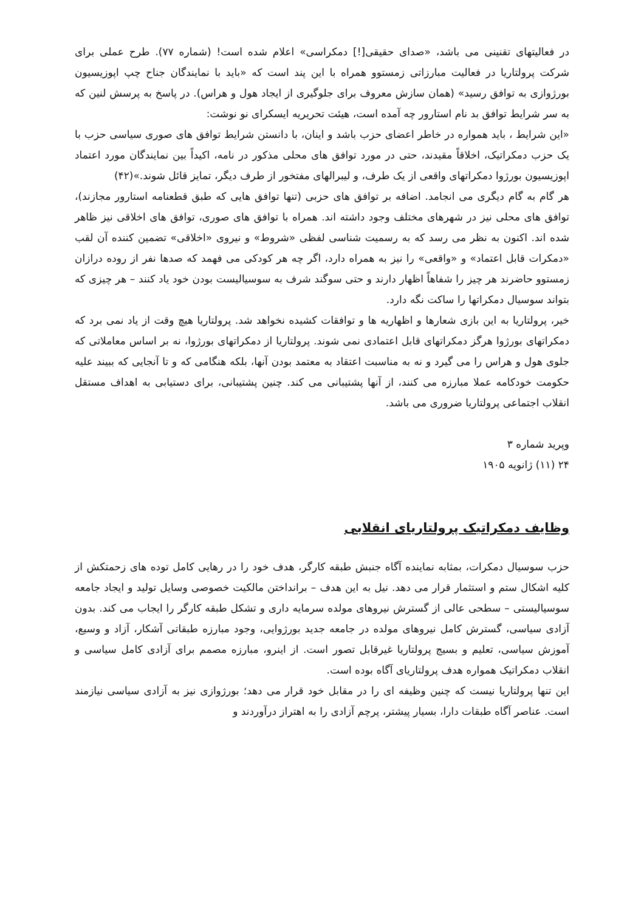در فعالیتهای تقنینی می باشد، «صدای حقیقی[!] دمکراسی» اعلام شده است! (شماره ۷۷). طرح عملی برای شرکت پرولتاریا در فعالیت مبارزاتی زمستوو همراه با این پند است که «باید با نمایندگان جناح چپ اپوزیسیون بورژوازی به توافق رسید» (همان سازش معروف برای جلوگیری از ایجاد هول و هراس). در پاسخ به پرسش لنین که به سر شرایط توافق بد نام استارور چه آمده است، هیئت تحریریه ایسکرای نو نوشت:
«این شرایط ، باید همواره در خاطر اعضای حزب باشد و اینان، با دانستن شرایط توافق های صوری سیاسی حزب با یک حزب دمکراتیک، اخلاقاً مقیدند، حتی در مورد توافق های محلی مذکور در نامه، اکیداً بین نمایندگان مورد اعتماد اپوزیسیون بورژوا دمکراتهای واقعی از یک طرف، و لیبرالهای مفتخور از طرف دیگر، تمایز قائل شوند.»(۴۲)
هر گام به گام دیگری می انجامد. اضافه بر توافق های حزبی (تنها توافق هایی که طبق قطعنامه استارور مجازند)، توافق های محلی نیز در شهرهای مختلف وجود داشته اند. همراه با توافق های صوری، توافق های اخلاقی نیز ظاهر شده اند. اکنون به نظر می رسد که به رسمیت شناسی لفظی «شروط» و نیروی «اخلاقی» تضمین کننده آن لقب «دمکرات قابل اعتماد» و «واقعی» را نیز به همراه دارد، اگر چه هر کودکی می فهمد که صدها نفر از روده درازان زمستوو حاضرند هر چیز را شفاهاً اظهار دارند و حتی سوگند شرف به سوسیالیست بودن خود یاد کنند – هر چیزی که بتواند سوسیال دمکراتها را ساکت نگه دارد.
خیر، پرولتاریا به این بازی شعارها و اظهاریه ها و توافقات کشیده نخواهد شد. پرولتاریا هیچ وقت از یاد نمی برد که دمکراتهای بورژوا هرگز دمکراتهای قابل اعتمادی نمی شوند. پرولتاریا از دمکراتهای بورژوا، نه بر اساس معاملاتی که جلوی هول و هراس را می گیرد و نه به مناسبت اعتقاد به معتمد بودن آنها، بلکه هنگامی که و تا آنجایی که ببیند علیه حکومت خودکامه عملا مبارزه می کنند، از آنها پشتیبانی می کند. چنین پشتیبانی، برای دستیابی به اهداف مستقل انقلاب اجتماعی پرولتاریا ضروری می باشد.
وپرید شماره ۳
۲۴ (۱۱) ژانویه ۱۹۰۵
وظایف دمکراتیک پرولتاریای انقلابی
حزب سوسیال دمکرات، بمثابه نماینده آگاه جنبش طبقه کارگر، هدف خود را در رهایی کامل توده های زحمتکش از کلیه اشکال ستم و استثمار قرار می دهد. نیل به این هدف – برانداختن مالکیت خصوصی وسایل تولید و ایجاد جامعه سوسیالیستی – سطحی عالی از گسترش نیروهای مولده سرمایه داری و تشکل طبقه کارگر را ایجاب می کند. بدون آزادی سیاسی، گسترش کامل نیروهای مولده در جامعه جدید بورژوایی، وجود مبارزه طبقاتی آشکار، آزاد و وسیع، آموزش سیاسی، تعلیم و بسیج پرولتاریا غیرقابل تصور است. از اینرو، مبارزه مصمم برای آزادی کامل سیاسی و انقلاب دمکراتیک همواره هدف پرولتاریای آگاه بوده است.
این تنها پرولتاریا نیست که چنین وظیفه ای را در مقابل خود قرار می دهد؛ بورژوازی نیز به آزادی سیاسی نیازمند است. عناصر آگاه طبقات دارا، بسیار پیشتر، پرچم آزادی را به اهتراز درآوردند و